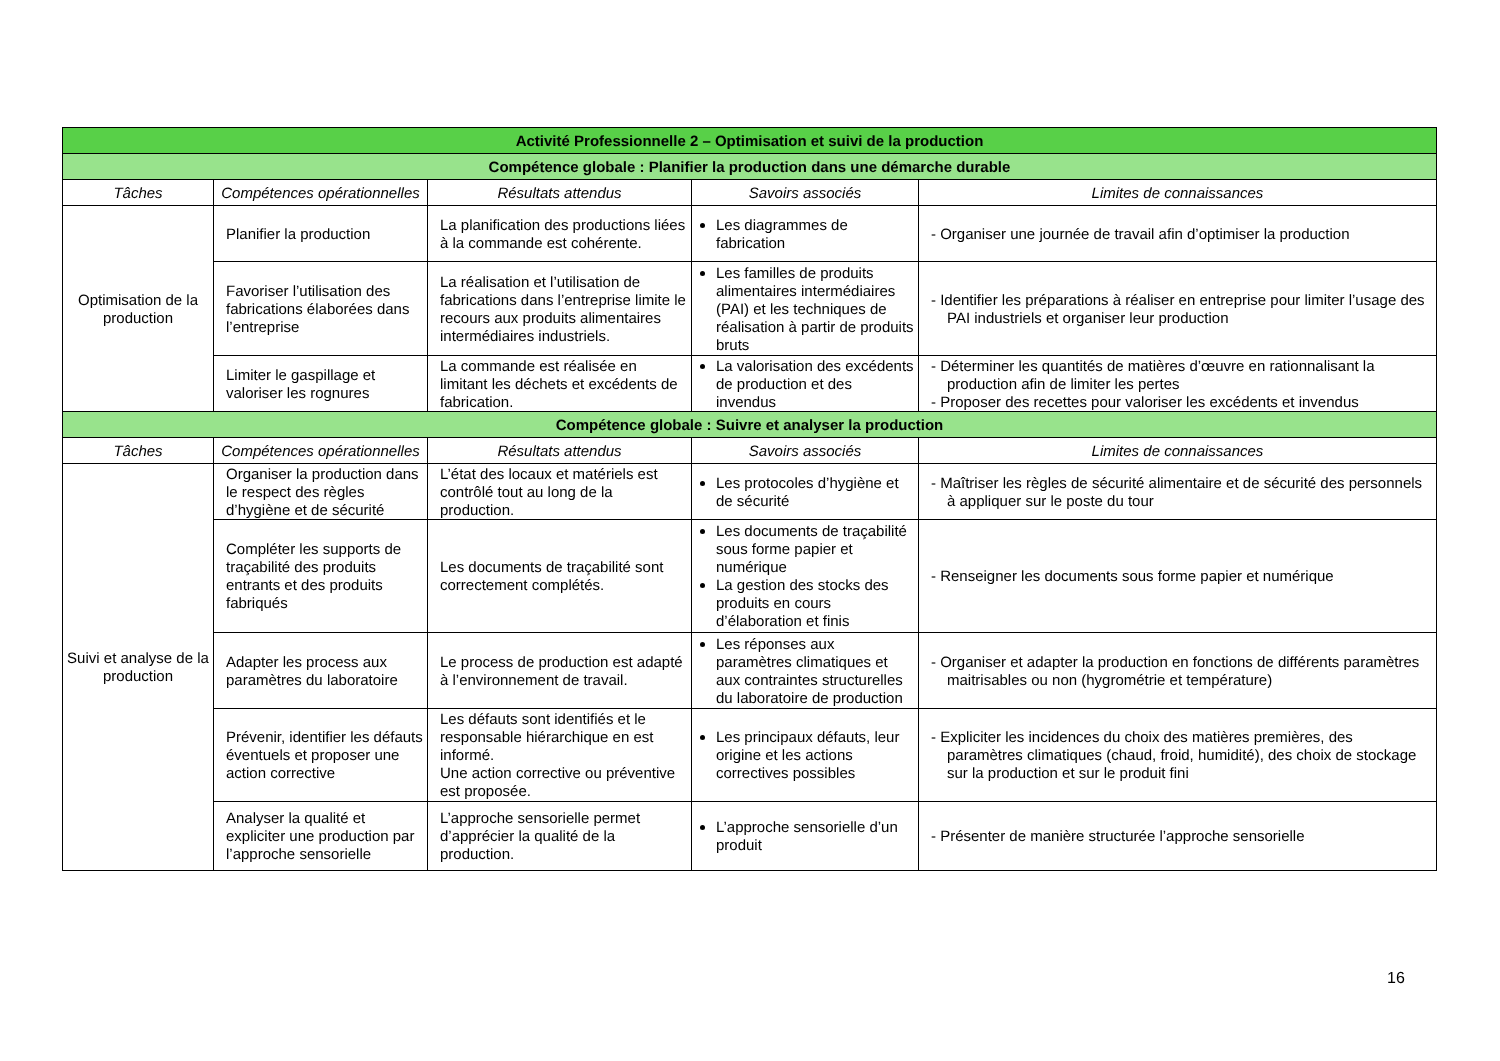| Activité Professionnelle 2 – Optimisation et suivi de la production | | | | |
| Compétence globale : Planifier la production dans une démarche durable | | | | |
| Tâches | Compétences opérationnelles | Résultats attendus | Savoirs associés | Limites de connaissances |
| Optimisation de la production | Planifier la production | La planification des productions liées à la commande est cohérente. | Les diagrammes de fabrication | - Organiser une journée de travail afin d’optimiser la production |
| | Favoriser l’utilisation des fabrications élaborées dans l’entreprise | La réalisation et l’utilisation de fabrications dans l’entreprise limite le recours aux produits alimentaires intermédiaires industriels. | Les familles de produits alimentaires intermédiaires (PAI) et les techniques de réalisation à partir de produits bruts | - Identifier les préparations à réaliser en entreprise pour limiter l’usage des PAI industriels et organiser leur production |
| | Limiter le gaspillage et valoriser les rognures | La commande est réalisée en limitant les déchets et excédents de fabrication. | La valorisation des excédents de production et des invendus | - Déterminer les quantités de matières d’œuvre en rationnalisant la production afin de limiter les pertes - Proposer des recettes pour valoriser les excédents et invendus |
| Compétence globale : Suivre et analyser la production | | | | |
| Tâches | Compétences opérationnelles | Résultats attendus | Savoirs associés | Limites de connaissances |
| Suivi et analyse de la production | Organiser la production dans le respect des règles d’hygiène et de sécurité | L’état des locaux et matériels est contrôlé tout au long de la production. | Les protocoles d’hygiène et de sécurité | - Maîtriser les règles de sécurité alimentaire et de sécurité des personnels à appliquer sur le poste du tour |
| | Compléter les supports de traçabilité des produits entrants et des produits fabriqués | Les documents de traçabilité sont correctement complétés. | Les documents de traçabilité sous forme papier et numérique La gestion des stocks des produits en cours d’élaboration et finis | - Renseigner les documents sous forme papier et numérique |
| | Adapter les process aux paramètres du laboratoire | Le process de production est adapté à l’environnement de travail. | Les réponses aux paramètres climatiques et aux contraintes structurelles du laboratoire de production | - Organiser et adapter la production en fonctions de différents paramètres maitrisables ou non (hygrométrie et température) |
| | Prévenir, identifier les défauts éventuels et proposer une action corrective | Les défauts sont identifiés et le responsable hiérarchique en est informé. Une action corrective ou préventive est proposée. | Les principaux défauts, leur origine et les actions correctives possibles | - Expliciter les incidences du choix des matières premières, des paramètres climatiques (chaud, froid, humidité), des choix de stockage sur la production et sur le produit fini |
| | Analyser la qualité et expliciter une production par l’approche sensorielle | L’approche sensorielle permet d’apprécier la qualité de la production. | L’approche sensorielle d’un produit | - Présenter de manière structurée l’approche sensorielle |
16